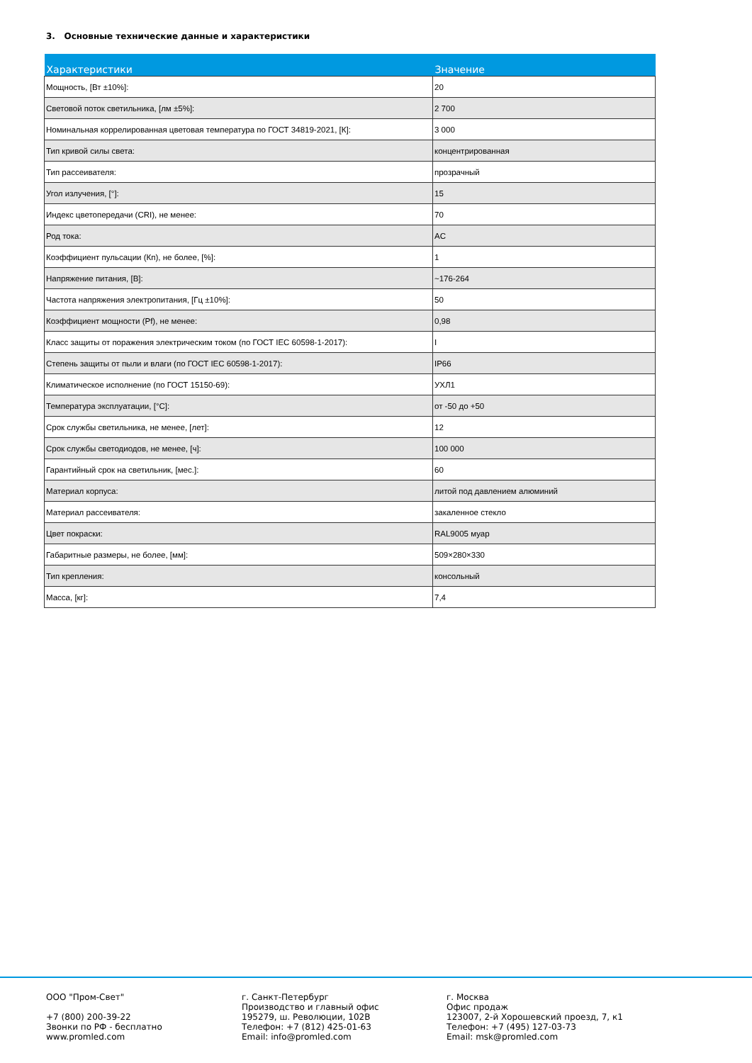3. Основные технические данные и характеристики
| Характеристики | Значение |
| --- | --- |
| Мощность, [Вт ±10%]: | 20 |
| Световой поток светильника, [лм ±5%]: | 2 700 |
| Номинальная коррелированная цветовая температура по ГОСТ 34819-2021, [К]: | 3 000 |
| Тип кривой силы света: | концентрированная |
| Тип рассеивателя: | прозрачный |
| Угол излучения, [°]: | 15 |
| Индекс цветопередачи (CRI), не менее: | 70 |
| Род тока: | AC |
| Коэффициент пульсации (Кп), не более, [%]: | 1 |
| Напряжение питания, [В]: | ~176-264 |
| Частота напряжения электропитания, [Гц ±10%]: | 50 |
| Коэффициент мощности (Pf), не менее: | 0,98 |
| Класс защиты от поражения электрическим током (по ГОСТ IEC 60598-1-2017): | I |
| Степень защиты от пыли и влаги (по ГОСТ IEC 60598-1-2017): | IP66 |
| Климатическое исполнение (по ГОСТ 15150-69): | УХЛ1 |
| Температура эксплуатации, [°C]: | от -50 до +50 |
| Срок службы светильника, не менее, [лет]: | 12 |
| Срок службы светодиодов, не менее, [ч]: | 100 000 |
| Гарантийный срок на светильник, [мес.]: | 60 |
| Материал корпуса: | литой под давлением алюминий |
| Материал рассеивателя: | закаленное стекло |
| Цвет покраски: | RAL9005 муар |
| Габаритные размеры, не более, [мм]: | 509×280×330 |
| Тип крепления: | консольный |
| Масса, [кг]: | 7,4 |
ООО "Пром-Свет" +7 (800) 200-39-22 Звонки по РФ - бесплатно www.promled.com
г. Санкт-Петербург Производство и главный офис 195279, ш. Революции, 102В Телефон: +7 (812) 425-01-63 Email: info@promled.com
г. Москва Офис продаж 123007, 2-й Хорошевский проезд, 7, к1 Телефон: +7 (495) 127-03-73 Email: msk@promled.com